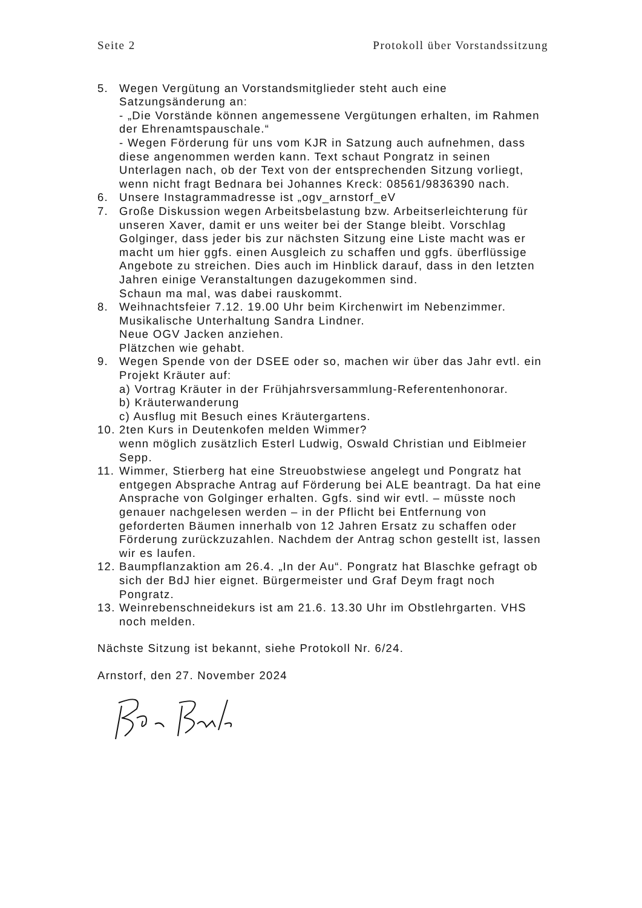Seite 2 Protokoll über Vorstandssitzung
5. Wegen Vergütung an Vorstandsmitglieder steht auch eine Satzungsänderung an:
- „Die Vorstände können angemessene Vergütungen erhalten, im Rahmen der Ehrenamtspauschale.“
- Wegen Förderung für uns vom KJR in Satzung auch aufnehmen, dass diese angenommen werden kann. Text schaut Pongratz in seinen Unterlagen nach, ob der Text von der entsprechenden Sitzung vorliegt, wenn nicht fragt Bednara bei Johannes Kreck: 08561/9836390 nach.
6. Unsere Instagrammadresse ist „ogv_arnstorf_eV
7. Große Diskussion wegen Arbeitsbelastung bzw. Arbeitserleichterung für unseren Xaver, damit er uns weiter bei der Stange bleibt. Vorschlag Golginger, dass jeder bis zur nächsten Sitzung eine Liste macht was er macht um hier ggfs. einen Ausgleich zu schaffen und ggfs. überflüssige Angebote zu streichen. Dies auch im Hinblick darauf, dass in den letzten Jahren einige Veranstaltungen dazugekommen sind.
Schaun ma mal, was dabei rauskommt.
8. Weihnachtsfeier 7.12. 19.00 Uhr beim Kirchenwirt im Nebenzimmer.
Musikalische Unterhaltung Sandra Lindner.
Neue OGV Jacken anziehen.
Plätzchen wie gehabt.
9. Wegen Spende von der DSEE oder so, machen wir über das Jahr evtl. ein Projekt Kräuter auf:
a) Vortrag Kräuter in der Frühjahrsversammlung-Referentenhonorar.
b) Kräuterwanderung
c) Ausflug mit Besuch eines Kräutergartens.
10.
2ten Kurs in Deutenkofen melden Wimmer?
wenn möglich zusätzlich Esterl Ludwig, Oswald Christian und Eiblmeier Sepp.
11.
Wimmer, Stierberg hat eine Streuobstwiese angelegt und Pongratz hat entgegen Absprache Antrag auf Förderung bei ALE beantragt. Da hat eine Ansprache von Golginger erhalten. Ggfs. sind wir evtl. – müsste noch genauer nachgelesen werden – in der Pflicht bei Entfernung von geforderten Bäumen innerhalb von 12 Jahren Ersatz zu schaffen oder Förderung zurückzuzahlen. Nachdem der Antrag schon gestellt ist, lassen wir es laufen.
12.
Baumpflanzaktion am 26.4. „In der Au“. Pongratz hat Blaschke gefragt ob sich der BdJ hier eignet. Bürgermeister und Graf Deym fragt noch Pongratz.
13.
Weinrebenschneidekurs ist am 21.6. 13.30 Uhr im Obstlehrgarten. VHS noch melden.
Nächste Sitzung ist bekannt, siehe Protokoll Nr. 6/24.
Arnstorf, den 27. November 2024